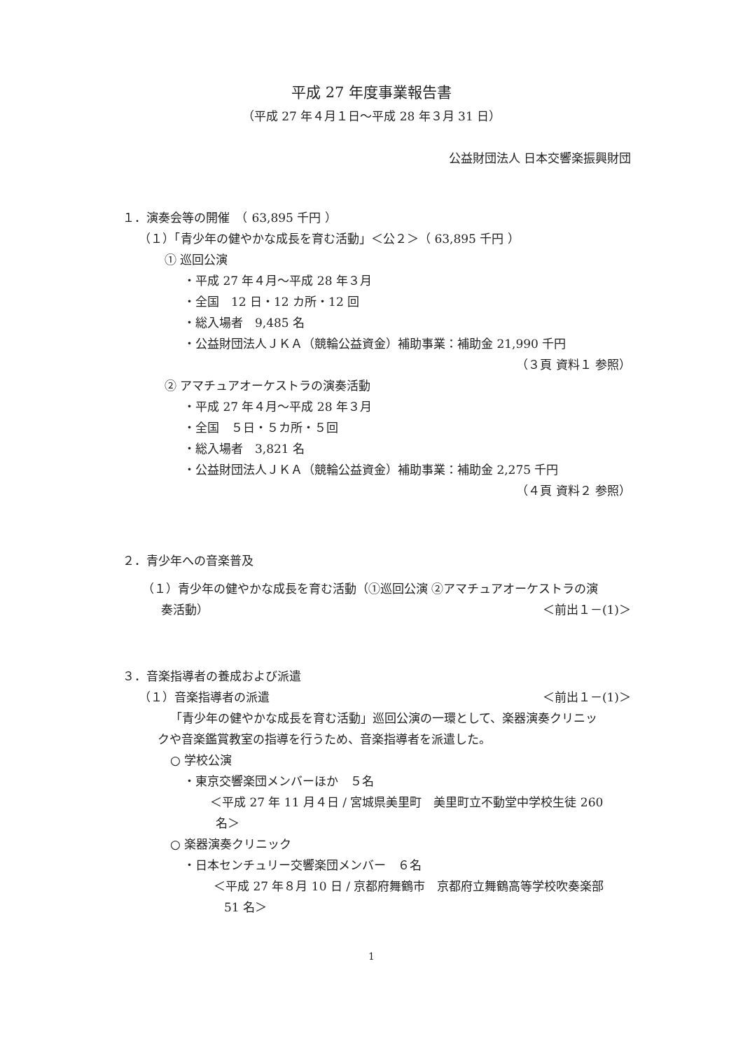平成 27 年度事業報告書
（平成 27 年４月１日～平成 28 年３月 31 日）
公益財団法人 日本交響楽振興財団
１．演奏会等の開催　（ 63,895 千円 ）
（１）「青少年の健やかな成長を育む活動」＜公２＞（ 63,895 千円 ）
① 巡回公演
・平成 27 年４月～平成 28 年３月
・全国　12 日・12 カ所・12 回
・総入場者　9,485 名
・公益財団法人ＪＫＡ（競輪公益資金）補助事業：補助金 21,990 千円
（３頁 資料１ 参照）
② アマチュアオーケストラの演奏活動
・平成 27 年４月～平成 28 年３月
・全国　５日・５カ所・５回
・総入場者　3,821 名
・公益財団法人ＪＫＡ（競輪公益資金）補助事業：補助金 2,275 千円
（４頁 資料２ 参照）
２．青少年への音楽普及
（１）青少年の健やかな成長を育む活動（①巡回公演 ②アマチュアオーケストラの演
奏活動） ＜前出１－(1)＞
３．音楽指導者の養成および派遣
（１）音楽指導者の派遣 ＜前出１－(1)＞
「青少年の健やかな成長を育む活動」巡回公演の一環として、楽器演奏クリニッ
クや音楽鑑賞教室の指導を行うため、音楽指導者を派遣した。
○ 学校公演
・東京交響楽団メンバーほか　５名
＜平成 27 年 11 月４日 / 宮城県美里町　美里町立不動堂中学校生徒 260
名＞
○ 楽器演奏クリニック
・日本センチュリー交響楽団メンバー　６名
＜平成 27 年８月 10 日 / 京都府舞鶴市　京都府立舞鶴高等学校吹奏楽部
51 名＞
1